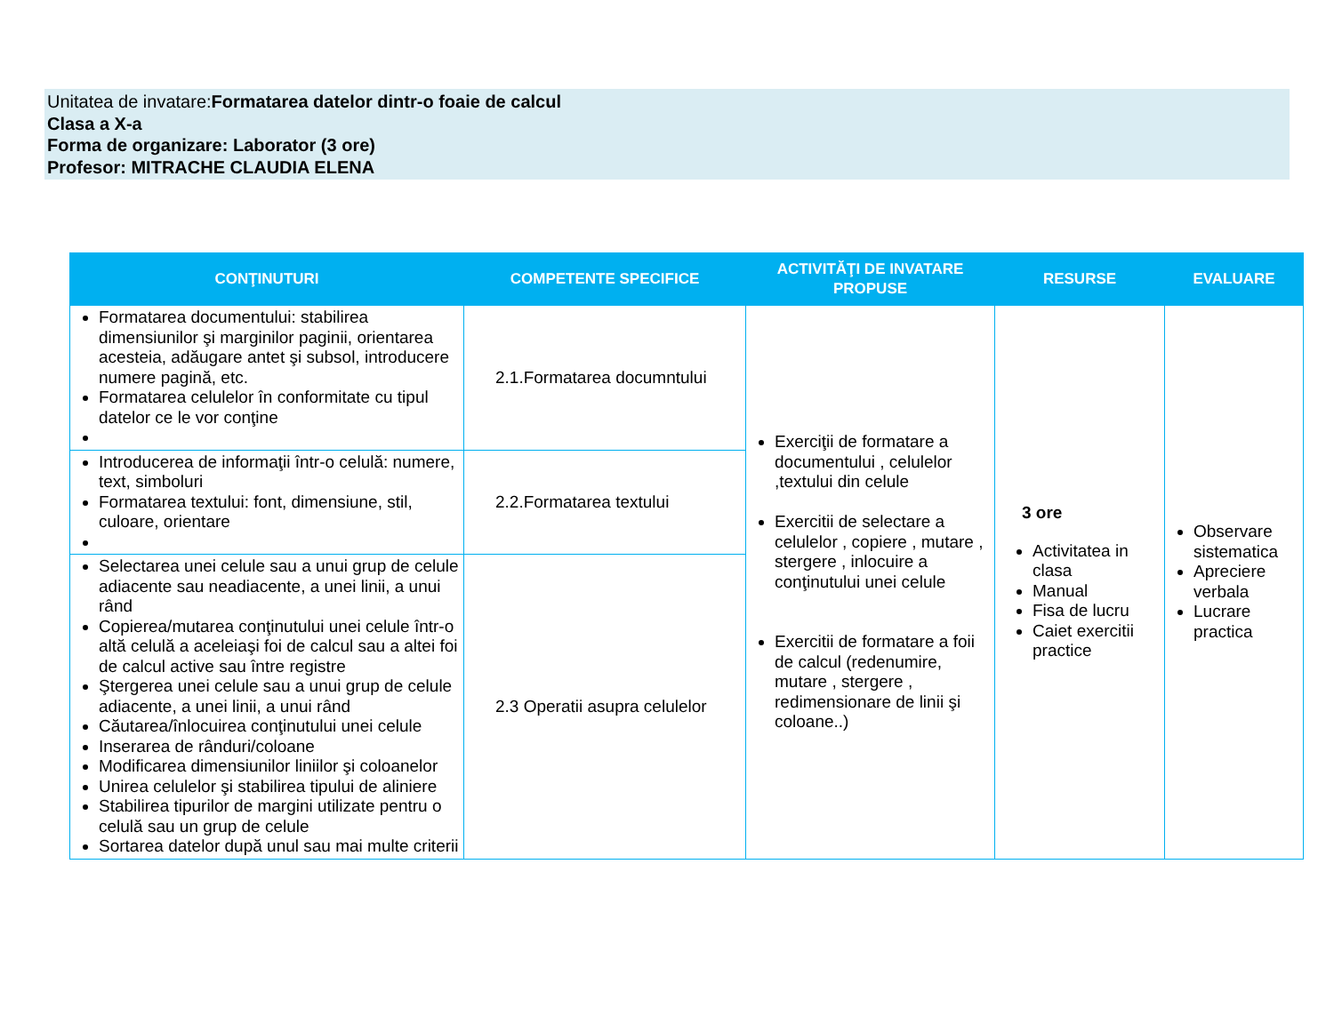Unitatea de invatare:Formatarea datelor dintr-o foaie de calcul
Clasa a X-a
Forma de organizare: Laborator (3 ore)
Profesor: MITRACHE CLAUDIA ELENA
| CONŢINUTURI | COMPETENTE SPECIFICE | ACTIVITĂŢI DE INVATARE PROPUSE | RESURSE | EVALUARE |
| --- | --- | --- | --- | --- |
| Formatarea documentului: stabilirea dimensiunilor şi marginilor paginii, orientarea acesteia, adăugare antet şi subsol, introducere numere pagină, etc. Formatarea celulelor în conformitate cu tipul datelor ce le vor conţine | 2.1.Formatarea documntului | Exerciţii de formatare a documentului , celulelor ,textului din celule Exercitii de selectare a celulelor , copiere , mutare , stergere , inlocuire a conţinutului unei celule Exercitii de formatare a foii de calcul (redenumire, mutare , stergere , redimensionare de linii şi coloane..) | 3 ore Activitatea in clasa Manual Fisa de lucru Caiet exercitii practice | Observare sistematica Apreciere verbala Lucrare practica |
| Introducerea de informaţii într-o celulă: numere, text, simboluri Formatarea textului: font, dimensiune, stil, culoare, orientare | 2.2.Formatarea textului | | | |
| Selectarea unei celule sau a unui grup de celule adiacente sau neadiacente, a unei linii, a unui rând Copierea/mutarea conţinutului unei celule într-o altă celulă a aceleiaşi foi de calcul sau a altei foi de calcul active sau între registre Ştergerea unei celule sau a unui grup de celule adiacente, a unei linii, a unui rând Căutarea/înlocuirea conţinutului unei celule Inserarea de rânduri/coloane Modificarea dimensiunilor liniilor şi coloanelor Unirea celulelor şi stabilirea tipului de aliniere Stabilirea tipurilor de margini utilizate pentru o celulă sau un grup de celule Sortarea datelor după unul sau mai multe criterii | 2.3 Operatii asupra celulelor | | | |